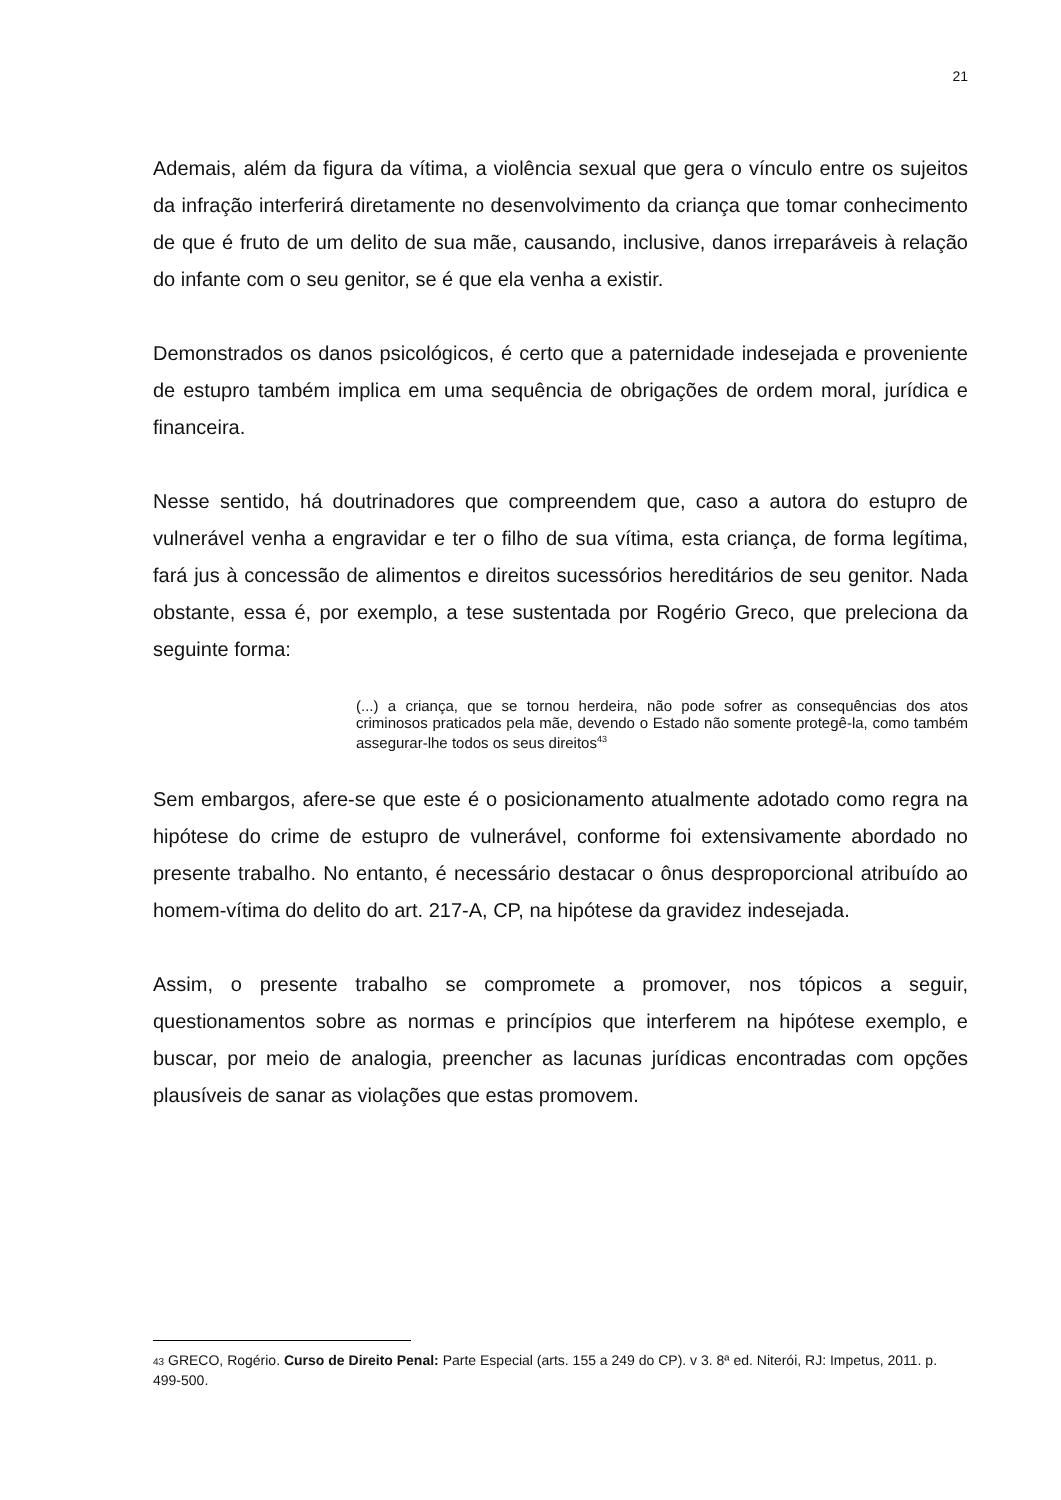21
Ademais, além da figura da vítima, a violência sexual que gera o vínculo entre os sujeitos da infração interferirá diretamente no desenvolvimento da criança que tomar conhecimento de que é fruto de um delito de sua mãe, causando, inclusive, danos irreparáveis à relação do infante com o seu genitor, se é que ela venha a existir.
Demonstrados os danos psicológicos, é certo que a paternidade indesejada e proveniente de estupro também implica em uma sequência de obrigações de ordem moral, jurídica e financeira.
Nesse sentido, há doutrinadores que compreendem que, caso a autora do estupro de vulnerável venha a engravidar e ter o filho de sua vítima, esta criança, de forma legítima, fará jus à concessão de alimentos e direitos sucessórios hereditários de seu genitor. Nada obstante, essa é, por exemplo, a tese sustentada por Rogério Greco, que preleciona da seguinte forma:
(...) a criança, que se tornou herdeira, não pode sofrer as consequências dos atos criminosos praticados pela mãe, devendo o Estado não somente protegê-la, como também assegurar-lhe todos os seus direitos<sup>43</sup>
Sem embargos, afere-se que este é o posicionamento atualmente adotado como regra na hipótese do crime de estupro de vulnerável, conforme foi extensivamente abordado no presente trabalho. No entanto, é necessário destacar o ônus desproporcional atribuído ao homem-vítima do delito do art. 217-A, CP, na hipótese da gravidez indesejada.
Assim, o presente trabalho se compromete a promover, nos tópicos a seguir, questionamentos sobre as normas e princípios que interferem na hipótese exemplo, e buscar, por meio de analogia, preencher as lacunas jurídicas encontradas com opções plausíveis de sanar as violações que estas promovem.
43 GRECO, Rogério. Curso de Direito Penal: Parte Especial (arts. 155 a 249 do CP). v 3. 8ª ed. Niterói, RJ: Impetus, 2011. p. 499-500.